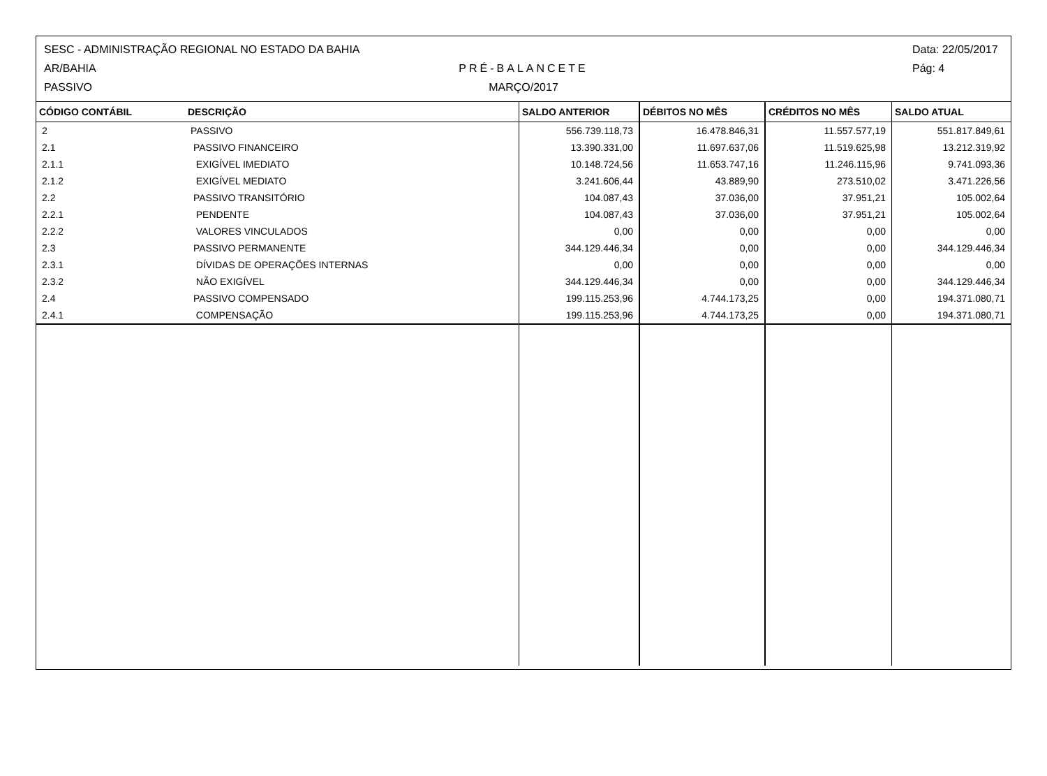SESC - ADMINISTRAÇÃO REGIONAL NO ESTADO DA BAHIA
Data: 22/05/2017
AR/BAHIA
PRÉ-BALANCETE Pág: 4
PASSIVO
MARÇO/2017
| CÓDIGO CONTÁBIL | DESCRIÇÃO | SALDO ANTERIOR | DÉBITOS NO MÊS | CRÉDITOS NO MÊS | SALDO ATUAL |
| --- | --- | --- | --- | --- | --- |
| 2 | PASSIVO | 556.739.118,73 | 16.478.846,31 | 11.557.577,19 | 551.817.849,61 |
| 2.1 | PASSIVO FINANCEIRO | 13.390.331,00 | 11.697.637,06 | 11.519.625,98 | 13.212.319,92 |
| 2.1.1 | EXIGÍVEL IMEDIATO | 10.148.724,56 | 11.653.747,16 | 11.246.115,96 | 9.741.093,36 |
| 2.1.2 | EXIGÍVEL MEDIATO | 3.241.606,44 | 43.889,90 | 273.510,02 | 3.471.226,56 |
| 2.2 | PASSIVO TRANSITÓRIO | 104.087,43 | 37.036,00 | 37.951,21 | 105.002,64 |
| 2.2.1 | PENDENTE | 104.087,43 | 37.036,00 | 37.951,21 | 105.002,64 |
| 2.2.2 | VALORES VINCULADOS | 0,00 | 0,00 | 0,00 | 0,00 |
| 2.3 | PASSIVO PERMANENTE | 344.129.446,34 | 0,00 | 0,00 | 344.129.446,34 |
| 2.3.1 | DÍVIDAS DE OPERAÇÕES INTERNAS | 0,00 | 0,00 | 0,00 | 0,00 |
| 2.3.2 | NÃO EXIGÍVEL | 344.129.446,34 | 0,00 | 0,00 | 344.129.446,34 |
| 2.4 | PASSIVO COMPENSADO | 199.115.253,96 | 4.744.173,25 | 0,00 | 194.371.080,71 |
| 2.4.1 | COMPENSAÇÃO | 199.115.253,96 | 4.744.173,25 | 0,00 | 194.371.080,71 |